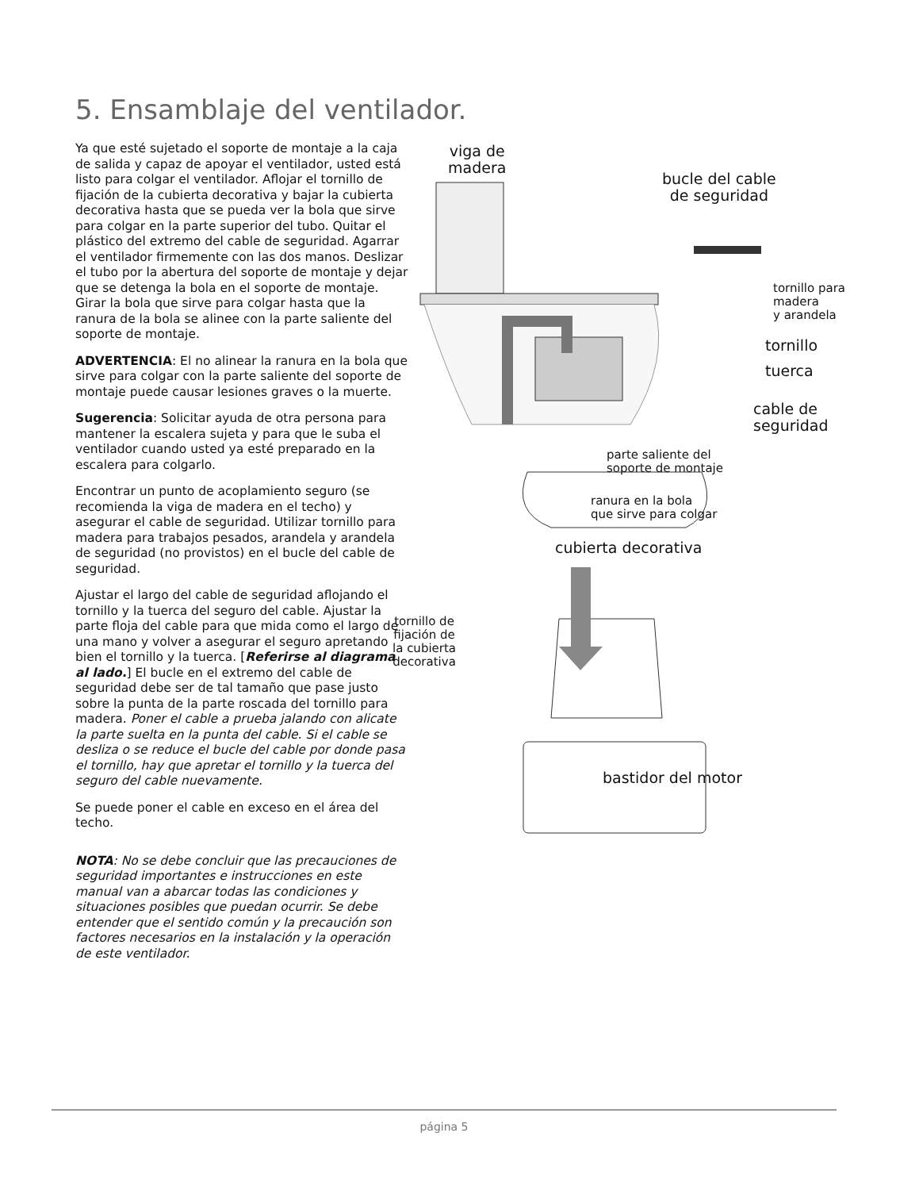5. Ensamblaje del ventilador.
Ya que esté sujetado el soporte de montaje a la caja de salida y capaz de apoyar el ventilador, usted está listo para colgar el ventilador. Aflojar el tornillo de fijación de la cubierta decorativa y bajar la cubierta decorativa hasta que se pueda ver la bola que sirve para colgar en la parte superior del tubo. Quitar el plástico del extremo del cable de seguridad. Agarrar el ventilador firmemente con las dos manos. Deslizar el tubo por la abertura del soporte de montaje y dejar que se detenga la bola en el soporte de montaje. Girar la bola que sirve para colgar hasta que la ranura de la bola se alinee con la parte saliente del soporte de montaje.
ADVERTENCIA: El no alinear la ranura en la bola que sirve para colgar con la parte saliente del soporte de montaje puede causar lesiones graves o la muerte.
Sugerencia: Solicitar ayuda de otra persona para mantener la escalera sujeta y para que le suba el ventilador cuando usted ya esté preparado en la escalera para colgarlo.
Encontrar un punto de acoplamiento seguro (se recomienda la viga de madera en el techo) y asegurar el cable de seguridad. Utilizar tornillo para madera para trabajos pesados, arandela y arandela de seguridad (no provistos) en el bucle del cable de seguridad.
Ajustar el largo del cable de seguridad aflojando el tornillo y la tuerca del seguro del cable. Ajustar la parte floja del cable para que mida como el largo de una mano y volver a asegurar el seguro apretando bien el tornillo y la tuerca. [Referirse al diagrama al lado.] El bucle en el extremo del cable de seguridad debe ser de tal tamaño que pase justo sobre la punta de la parte roscada del tornillo para madera. Poner el cable a prueba jalando con alicate la parte suelta en la punta del cable. Si el cable se desliza o se reduce el bucle del cable por donde pasa el tornillo, hay que apretar el tornillo y la tuerca del seguro del cable nuevamente.
Se puede poner el cable en exceso en el área del techo.
NOTA: No se debe concluir que las precauciones de seguridad importantes e instrucciones en este manual van a abarcar todas las condiciones y situaciones posibles que puedan ocurrir. Se debe entender que el sentido común y la precaución son factores necesarios en la instalación y la operación de este ventilador.
viga de
madera
bucle del cable
de seguridad
tornillo para
madera
y arandela
tornillo
tuerca
cable de
seguridad
parte saliente del
soporte de montaje
ranura en la bola
que sirve para colgar
cubierta decorativa
tornillo de
fijación de
la cubierta
decorativa
bastidor del motor
página 5